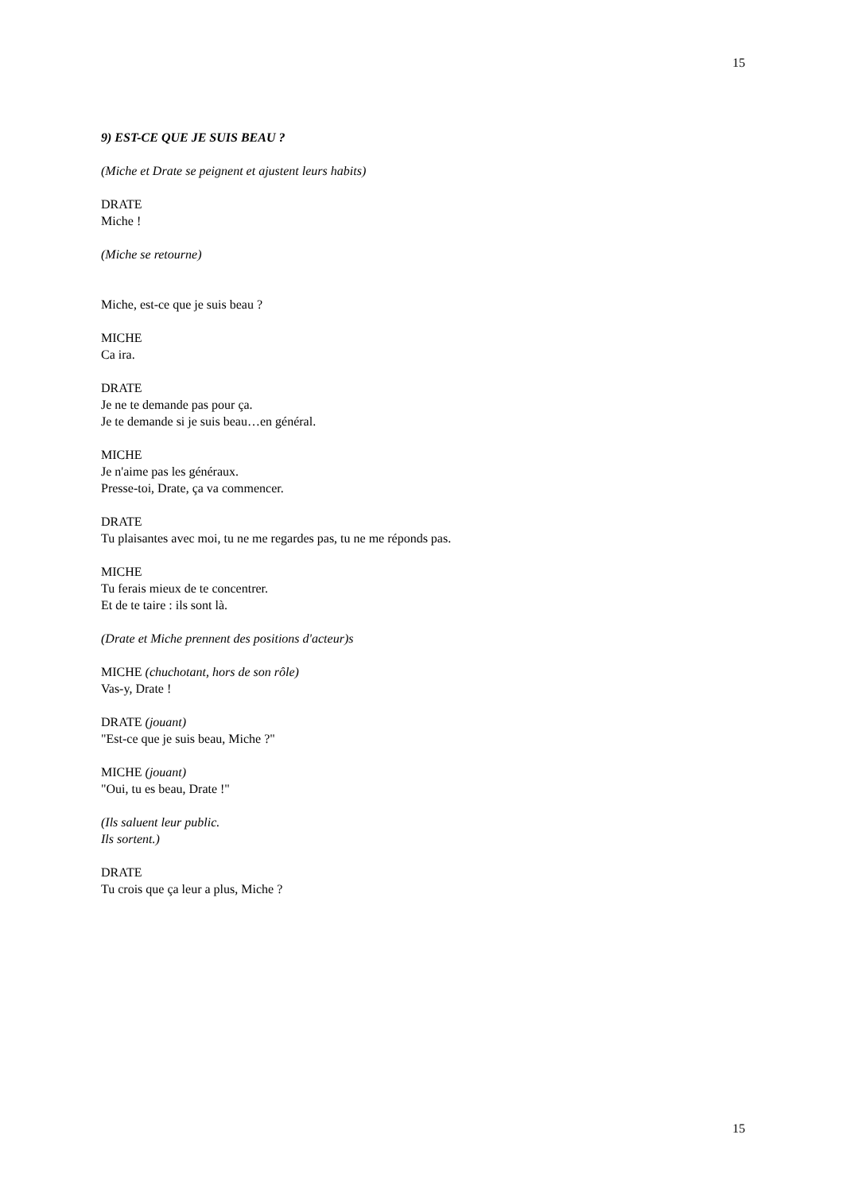15
9) EST-CE QUE JE SUIS BEAU ?
(Miche et Drate se peignent et ajustent leurs habits)
DRATE
Miche !
(Miche se retourne)
Miche, est-ce que je suis beau ?
MICHE
Ca ira.
DRATE
Je ne te demande pas pour ça.
Je te demande si je suis beau…en général.
MICHE
Je n'aime pas les généraux.
Presse-toi, Drate, ça va commencer.
DRATE
Tu plaisantes avec moi, tu ne me regardes pas, tu ne me réponds pas.
MICHE
Tu ferais mieux de te concentrer.
Et de te taire : ils sont là.
(Drate et Miche prennent des positions d'acteur)s
MICHE (chuchotant, hors de son rôle)
Vas-y, Drate !
DRATE (jouant)
"Est-ce que je suis beau, Miche ?"
MICHE (jouant)
"Oui, tu es beau, Drate !"
(Ils saluent leur public.
Ils sortent.)
DRATE
Tu crois que ça leur a plus, Miche ?
15